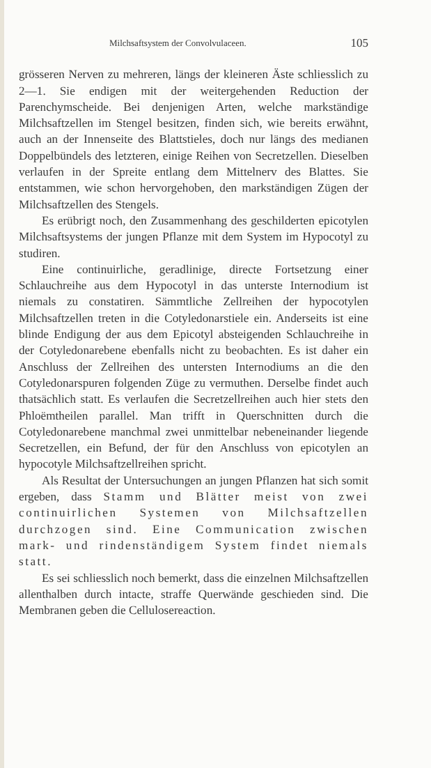Milchsaftsystem der Convolvulaceen. 105
grösseren Nerven zu mehreren, längs der kleineren Äste schliesslich zu 2—1. Sie endigen mit der weitergehenden Reduction der Parenchymscheide. Bei denjenigen Arten, welche markständige Milchsaftzellen im Stengel besitzen, finden sich, wie bereits erwähnt, auch an der Innenseite des Blattstieles, doch nur längs des medianen Doppelbündels des letzteren, einige Reihen von Secretzellen. Dieselben verlaufen in der Spreite entlang dem Mittelnerv des Blattes. Sie entstammen, wie schon hervorgehoben, den markständigen Zügen der Milchsaftzellen des Stengels.
Es erübrigt noch, den Zusammenhang des geschilderten epicotylen Milchsaftsystems der jungen Pflanze mit dem System im Hypocotyl zu studiren.
Eine continuirliche, geradlinige, directe Fortsetzung einer Schlauchreihe aus dem Hypocotyl in das unterste Internodium ist niemals zu constatiren. Sämmtliche Zellreihen der hypocotylen Milchsaftzellen treten in die Cotyledonarstiele ein. Anderseits ist eine blinde Endigung der aus dem Epicotyl absteigenden Schlauchreihe in der Cotyledonarebene ebenfalls nicht zu beobachten. Es ist daher ein Anschluss der Zellreihen des untersten Internodiums an die den Cotyledonarspuren folgenden Züge zu vermuthen. Derselbe findet auch thatsächlich statt. Es verlaufen die Secretzellreihen auch hier stets den Phloëmtheilen parallel. Man trifft in Querschnitten durch die Cotyledonarebene manchmal zwei unmittelbar nebeneinander liegende Secretzellen, ein Befund, der für den Anschluss von epicotylen an hypocotyle Milchsaftzellreihen spricht.
Als Resultat der Untersuchungen an jungen Pflanzen hat sich somit ergeben, dass Stamm und Blätter meist von zwei continuirlichen Systemen von Milchsaftzellen durchzogen sind. Eine Communication zwischen mark- und rindenständigem System findet niemals statt.
Es sei schliesslich noch bemerkt, dass die einzelnen Milchsaftzellen allenthalben durch intacte, straffe Querwände geschieden sind. Die Membranen geben die Cellulosereaction.